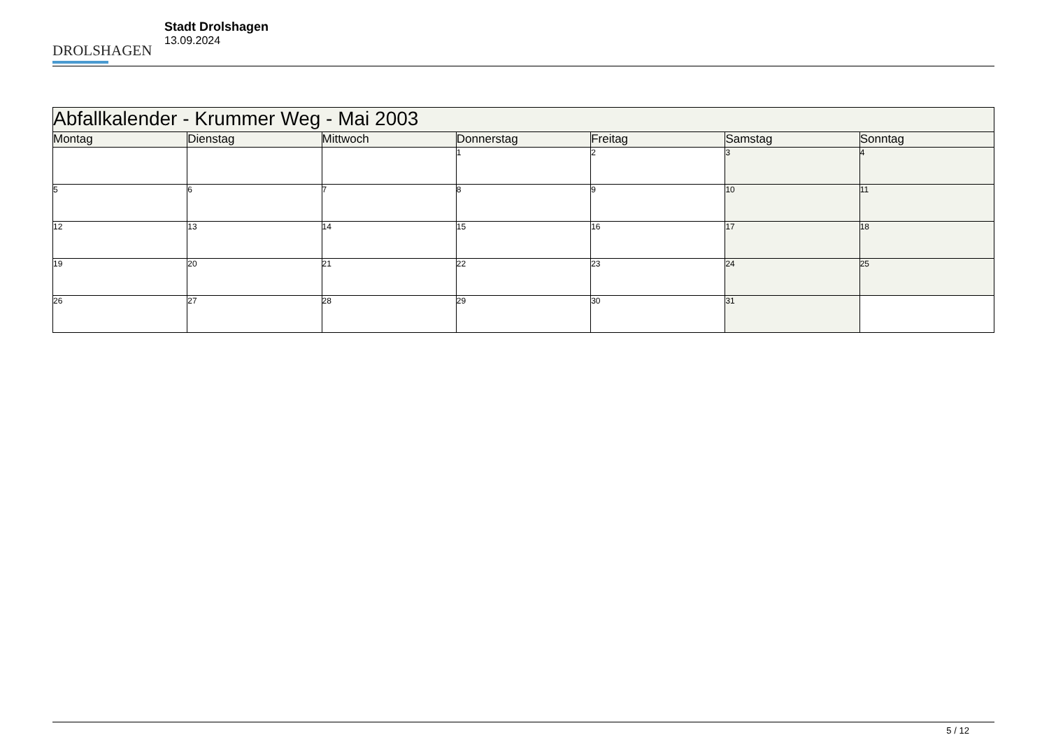DROLSHAGEN
Stadt Drolshagen
13.09.2024
| Abfallkalender - Krummer Weg - Mai 2003 | | | | | | |
| Montag | Dienstag | Mittwoch | Donnerstag | Freitag | Samstag | Sonntag |
| | | | 1 | 2 | 3 | 4 |
| 5 | 6 | 7 | 8 | 9 | 10 | 11 |
| 12 | 13 | 14 | 15 | 16 | 17 | 18 |
| 19 | 20 | 21 | 22 | 23 | 24 | 25 |
| 26 | 27 | 28 | 29 | 30 | 31 | |
5 / 12